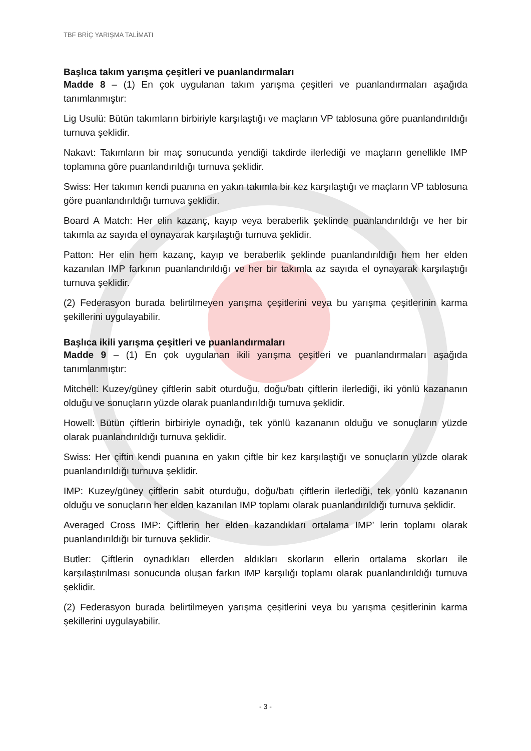TBF BRİÇ YARIŞMA TALİMATI
Başlıca takım yarışma çeşitleri ve puanlandırmaları
Madde 8 – (1) En çok uygulanan takım yarışma çeşitleri ve puanlandırmaları aşağıda tanımlanmıştır:
Lig Usulü: Bütün takımların birbiriyle karşılaştığı ve maçların VP tablosuna göre puanlandırıldığı turnuva şeklidir.
Nakavt: Takımların bir maç sonucunda yendiği takdirde ilerlediği ve maçların genellikle IMP toplamına göre puanlandırıldığı turnuva şeklidir.
Swiss: Her takımın kendi puanına en yakın takımla bir kez karşılaştığı ve maçların VP tablosuna göre puanlandırıldığı turnuva şeklidir.
Board A Match: Her elin kazanç, kayıp veya beraberlik şeklinde puanlandırıldığı ve her bir takımla az sayıda el oynayarak karşılaştığı turnuva şeklidir.
Patton: Her elin hem kazanç, kayıp ve beraberlik şeklinde puanlandırıldığı hem her elden kazanılan IMP farkının puanlandırıldığı ve her bir takımla az sayıda el oynayarak karşılaştığı turnuva şeklidir.
(2) Federasyon burada belirtilmeyen yarışma çeşitlerini veya bu yarışma çeşitlerinin karma şekillerini uygulayabilir.
Başlıca ikili yarışma çeşitleri ve puanlandırmaları
Madde 9 – (1) En çok uygulanan ikili yarışma çeşitleri ve puanlandırmaları aşağıda tanımlanmıştır:
Mitchell: Kuzey/güney çiftlerin sabit oturduğu, doğu/batı çiftlerin ilerlediği, iki yönlü kazananın olduğu ve sonuçların yüzde olarak puanlandırıldığı turnuva şeklidir.
Howell: Bütün çiftlerin birbiriyle oynadığı, tek yönlü kazananın olduğu ve sonuçların yüzde olarak puanlandırıldığı turnuva şeklidir.
Swiss: Her çiftin kendi puanına en yakın çiftle bir kez karşılaştığı ve sonuçların yüzde olarak puanlandırıldığı turnuva şeklidir.
IMP: Kuzey/güney çiftlerin sabit oturduğu, doğu/batı çiftlerin ilerlediği, tek yönlü kazananın olduğu ve sonuçların her elden kazanılan IMP toplamı olarak puanlandırıldığı turnuva şeklidir.
Averaged Cross IMP: Çiftlerin her elden kazandıkları ortalama IMP’ lerin toplamı olarak puanlandırıldığı bir turnuva şeklidir.
Butler: Çiftlerin oynadıkları ellerden aldıkları skorların ellerin ortalama skorları ile karşılaştırılması sonucunda oluşan farkın IMP karşılığı toplamı olarak puanlandırıldığı turnuva şeklidir.
(2) Federasyon burada belirtilmeyen yarışma çeşitlerini veya bu yarışma çeşitlerinin karma şekillerini uygulayabilir.
- 3 -